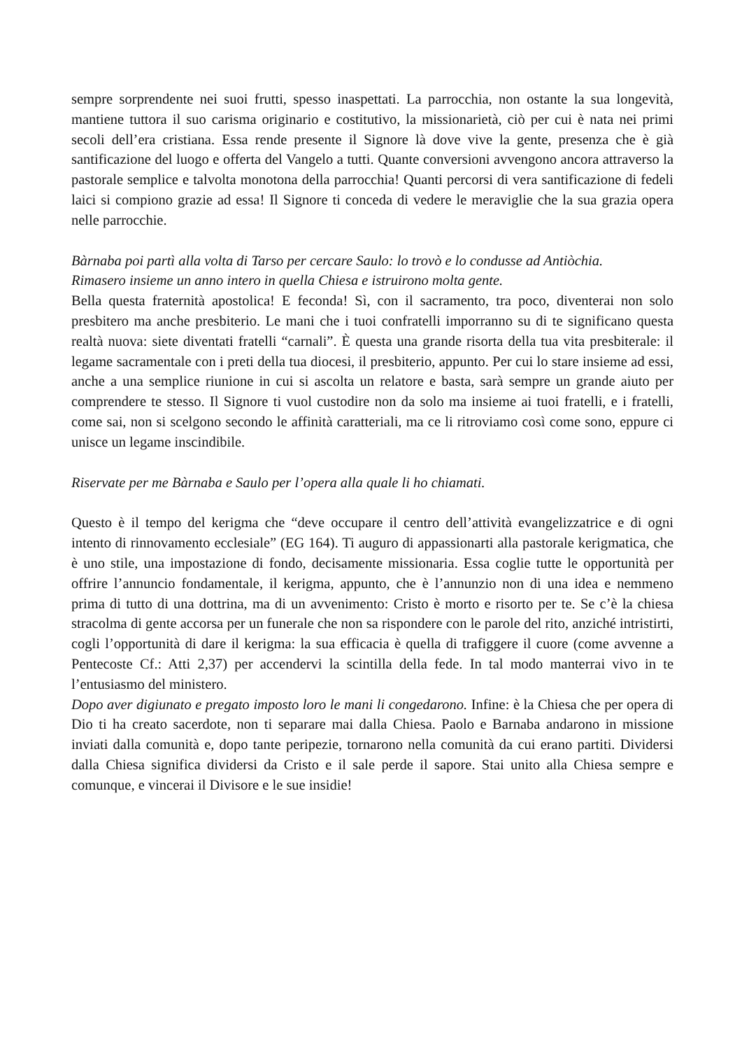sempre sorprendente nei suoi frutti, spesso inaspettati. La parrocchia, non ostante la sua longevità, mantiene tuttora il suo carisma originario e costitutivo, la missionarietà, ciò per cui è nata nei primi secoli dell’era cristiana. Essa rende presente il Signore là dove vive la gente, presenza che è già santificazione del luogo e offerta del Vangelo a tutti. Quante conversioni avvengono ancora attraverso la pastorale semplice e talvolta monotona della parrocchia! Quanti percorsi di vera santificazione di fedeli laici si compiono grazie ad essa! Il Signore ti conceda di vedere le meraviglie che la sua grazia opera nelle parrocchie.
Bàrnaba poi partì alla volta di Tarso per cercare Saulo: lo trovò e lo condusse ad Antiòchia.
Rimasero insieme un anno intero in quella Chiesa e istruirono molta gente.
Bella questa fraternità apostolica! E feconda! Sì, con il sacramento, tra poco, diventerai non solo presbitero ma anche presbiterio. Le mani che i tuoi confratelli imporranno su di te significano questa realtà nuova: siete diventati fratelli “carnali”. È questa una grande risorta della tua vita presbiterale: il legame sacramentale con i preti della tua diocesi, il presbiterio, appunto. Per cui lo stare insieme ad essi, anche a una semplice riunione in cui si ascolta un relatore e basta, sarà sempre un grande aiuto per comprendere te stesso. Il Signore ti vuol custodire non da solo ma insieme ai tuoi fratelli, e i fratelli, come sai, non si scelgono secondo le affinità caratteriali, ma ce li ritroviamo così come sono, eppure ci unisce un legame inscindibile.
Riservate per me Bàrnaba e Saulo per l’opera alla quale li ho chiamati.
Questo è il tempo del kerigma che “deve occupare il centro dell’attività evangelizzatrice e di ogni intento di rinnovamento ecclesiale” (EG 164). Ti auguro di appassionarti alla pastorale kerigmatica, che è uno stile, una impostazione di fondo, decisamente missionaria. Essa coglie tutte le opportunità per offrire l’annuncio fondamentale, il kerigma, appunto, che è l’annunzio non di una idea e nemmeno prima di tutto di una dottrina, ma di un avvenimento: Cristo è morto e risorto per te. Se c’è la chiesa stracolma di gente accorsa per un funerale che non sa rispondere con le parole del rito, anziché intristirti, cogli l’opportunità di dare il kerigma: la sua efficacia è quella di trafiggere il cuore (come avvenne a Pentecoste Cf.: Atti 2,37) per accendervi la scintilla della fede. In tal modo manterrai vivo in te l’entusiasmo del ministero.
Dopo aver digiunato e pregato imposto loro le mani li congedarono. Infine: è la Chiesa che per opera di Dio ti ha creato sacerdote, non ti separare mai dalla Chiesa. Paolo e Barnaba andarono in missione inviati dalla comunità e, dopo tante peripezie, tornarono nella comunità da cui erano partiti. Dividersi dalla Chiesa significa dividersi da Cristo e il sale perde il sapore. Stai unito alla Chiesa sempre e comunque, e vincerai il Divisore e le sue insidie!